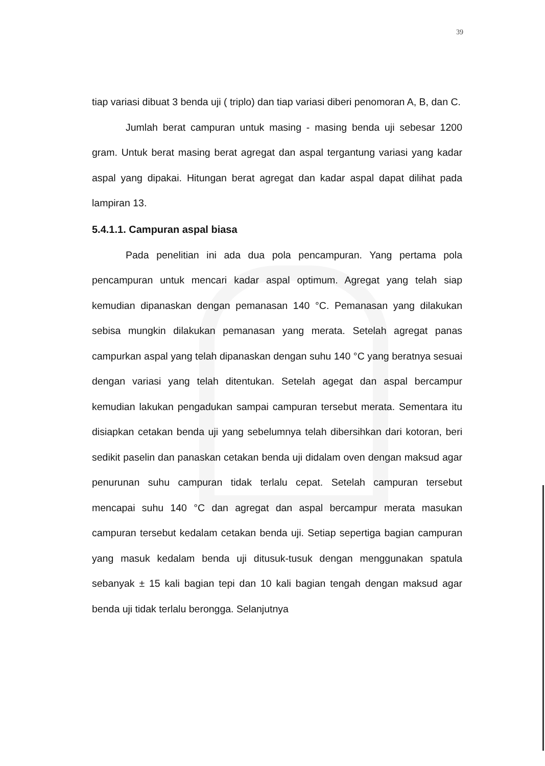39
tiap variasi dibuat 3 benda uji ( triplo) dan tiap variasi diberi penomoran A, B, dan C.
Jumlah berat campuran untuk masing - masing benda uji sebesar 1200 gram. Untuk berat masing berat agregat dan aspal tergantung variasi yang kadar aspal yang dipakai. Hitungan berat agregat dan kadar aspal dapat dilihat pada lampiran 13.
5.4.1.1. Campuran aspal biasa
Pada penelitian ini ada dua pola pencampuran. Yang pertama pola pencampuran untuk mencari kadar aspal optimum. Agregat yang telah siap kemudian dipanaskan dengan pemanasan 140 °C. Pemanasan yang dilakukan sebisa mungkin dilakukan pemanasan yang merata. Setelah agregat panas campurkan aspal yang telah dipanaskan dengan suhu 140 °C yang beratnya sesuai dengan variasi yang telah ditentukan. Setelah agegat dan aspal bercampur kemudian lakukan pengadukan sampai campuran tersebut merata. Sementara itu disiapkan cetakan benda uji yang sebelumnya telah dibersihkan dari kotoran, beri sedikit paselin dan panaskan cetakan benda uji didalam oven dengan maksud agar penurunan suhu campuran tidak terlalu cepat. Setelah campuran tersebut mencapai suhu 140 °C dan agregat dan aspal bercampur merata masukan campuran tersebut kedalam cetakan benda uji. Setiap sepertiga bagian campuran yang masuk kedalam benda uji ditusuk-tusuk dengan menggunakan spatula sebanyak ± 15 kali bagian tepi dan 10 kali bagian tengah dengan maksud agar benda uji tidak terlalu berongga. Selanjutnya